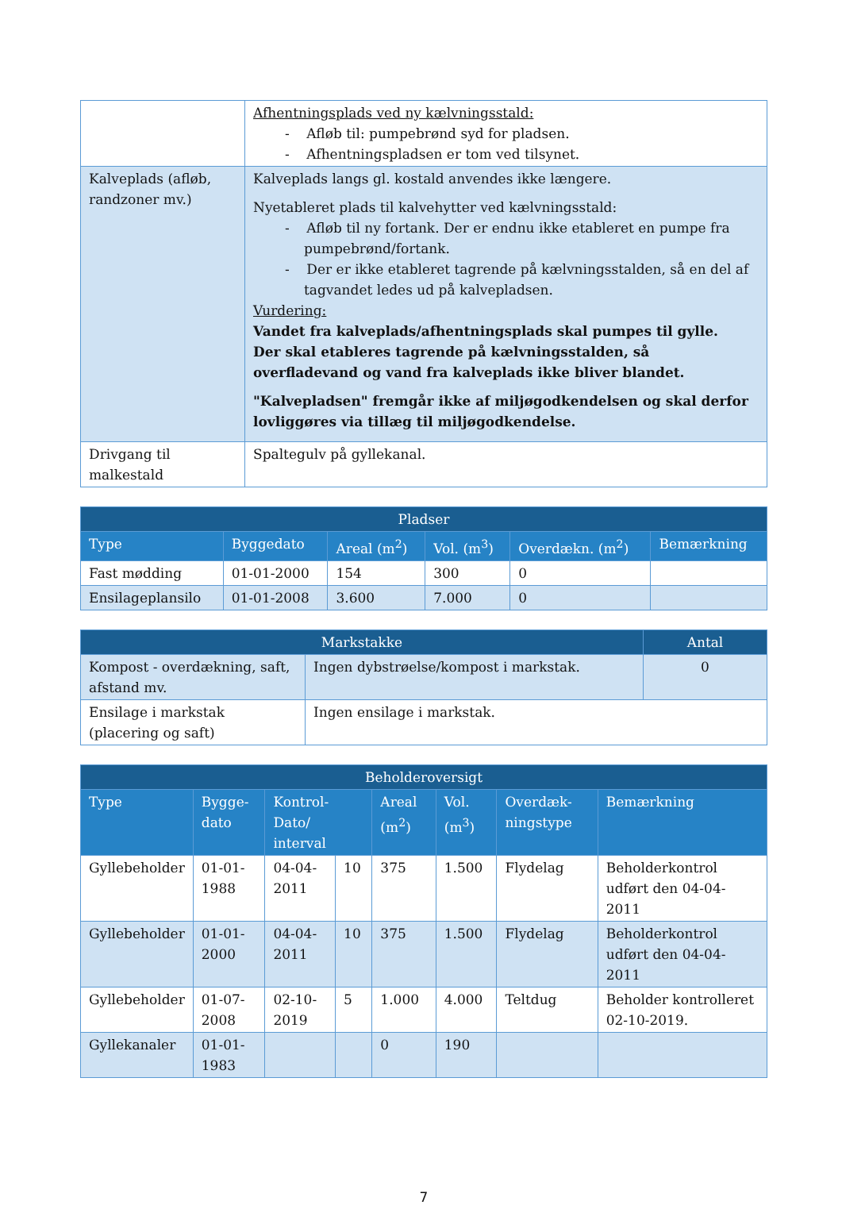| | Afhentningsplads ved ny kælvningsstald: - Afløb til: pumpebrønd syd for pladsen. - Afhentningspladsen er tom ved tilsynet. |
| Kalveplads (afløb, randzoner mv.) | Kalveplads langs gl. kostald anvendes ikke længere. Nyetableret plads til kalvehytter ved kælvningsstald: - Afløb til ny fortank. Der er endnu ikke etableret en pumpe fra pumpebrønd/fortank. - Der er ikke etableret tagrende på kælvningsstalden, så en del af tagvandet ledes ud på kalvepladsen. Vurdering: Vandet fra kalveplads/afhentningsplads skal pumpes til gylle. Der skal etableres tagrende på kælvningsstalden, så overfladevand og vand fra kalveplads ikke bliver blandet. "Kalvepladsen" fremgår ikke af miljøgodkendelsen og skal derfor lovliggøres via tillæg til miljøgodkendelse. |
| Drivgang til malkestald | Spaltegulv på gyllekanal. |
| Pladser | | | | | |
| --- | --- | --- | --- | --- | --- |
| Type | Byggedato | Areal (m<sup>2</sup>) | Vol. (m<sup>3</sup>) | Overdækn. (m<sup>2</sup>) | Bemærkning |
| Fast mødding | 01-01-2000 | 154 | 300 | 0 | |
| Ensilageplansilo | 01-01-2008 | 3.600 | 7.000 | 0 | |
| Markstakke | | Antal |
| --- | --- | --- |
| Kompost - overdækning, saft, afstand mv. | Ingen dybstrøelse/kompost i markstak. | 0 |
| Ensilage i markstak (placering og saft) | Ingen ensilage i markstak. | |
| Beholderoversigt | | | | | | | |
| --- | --- | --- | --- | --- | --- | --- | --- |
| Type | Bygge-dato | Kontrol- Dato/ interval | | Areal (m<sup>2</sup>) | Vol. (m<sup>3</sup>) | Overdæk-ningstype | Bemærkning |
| Gyllebeholder | 01-01-1988 | 04-04-2011 | 10 | 375 | 1.500 | Flydelag | Beholderkontrol udført den 04-04-2011 |
| Gyllebeholder | 01-01-2000 | 04-04-2011 | 10 | 375 | 1.500 | Flydelag | Beholderkontrol udført den 04-04-2011 |
| Gyllebeholder | 01-07-2008 | 02-10-2019 | 5 | 1.000 | 4.000 | Teltdug | Beholder kontrolleret 02-10-2019. |
| Gyllekanaler | 01-01-1983 | | | 0 | 190 | | |
7